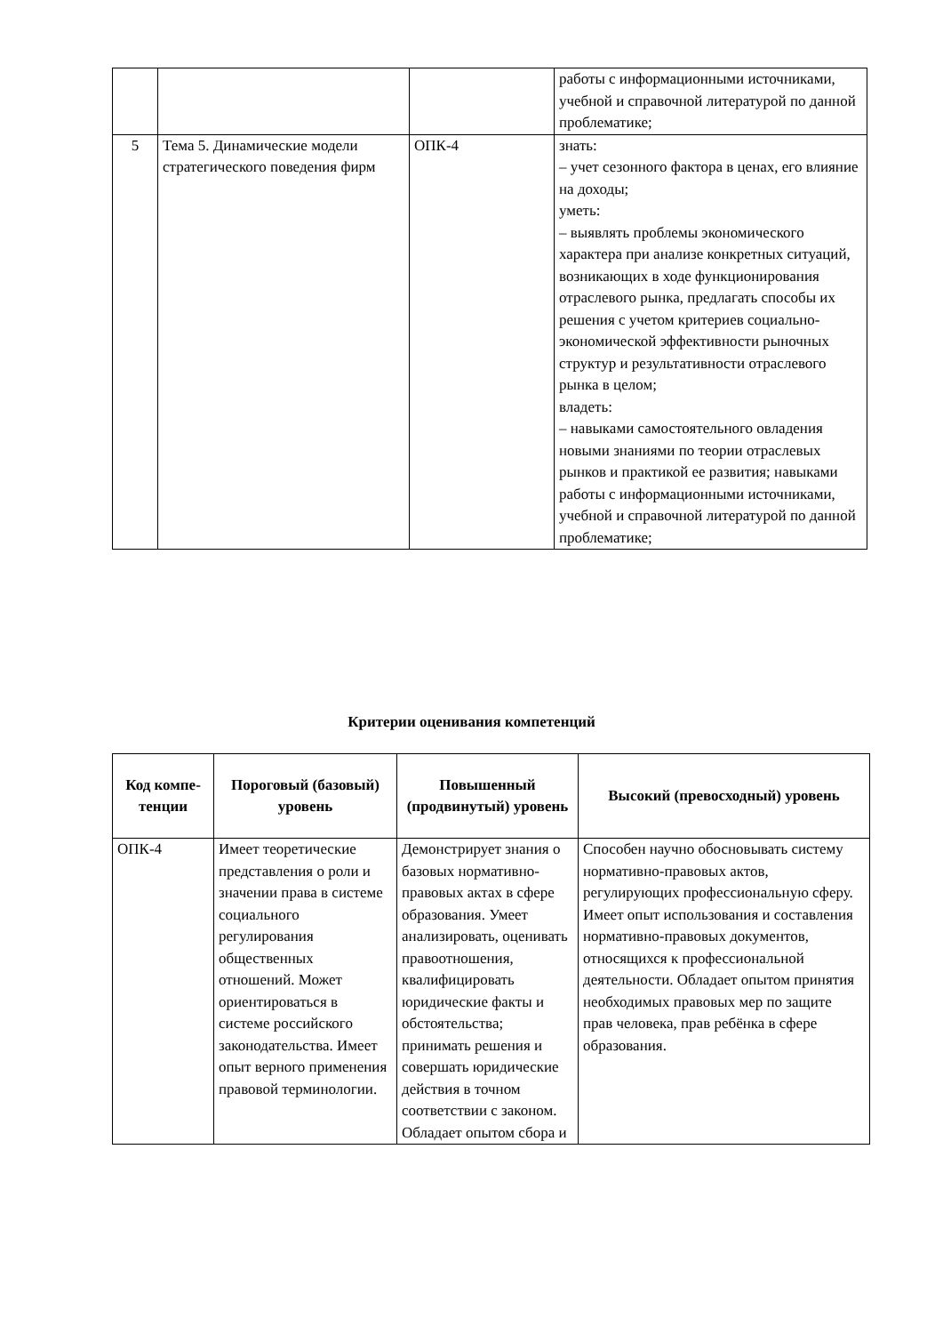| | | | работы с информационными источниками, учебной и справочной литературой по данной проблематике; |
| 5 | Тема 5. Динамические модели стратегического поведения фирм | ОПК-4 | знать: – учет сезонного фактора в ценах, его влияние на доходы; уметь: – выявлять проблемы экономического характера при анализе конкретных ситуаций, возникающих в ходе функционирования отраслевого рынка, предлагать способы их решения с учетом критериев социально-экономической эффективности рыночных структур и результативности отраслевого рынка в целом; владеть: – навыками самостоятельного овладения новыми знаниями по теории отраслевых рынков и практикой ее развития; навыками работы с информационными источниками, учебной и справочной литературой по данной проблематике; |
Критерии оценивания компетенций
| Код компе-тенции | Пороговый (базовый) уровень | Повышенный (продвинутый) уровень | Высокий (превосходный) уровень |
| --- | --- | --- | --- |
| ОПК-4 | Имеет теоретические представления о роли и значении права в системе социального регулирования общественных отношений. Может ориентироваться в системе российского законодательства. Имеет опыт верного применения правовой терминологии. | Демонстрирует знания о базовых нормативно-правовых актах в сфере образования. Умеет анализировать, оценивать правоотношения, квалифицировать юридические факты и обстоятельства; принимать решения и совершать юридические действия в точном соответствии с законом. Обладает опытом сбора и | Способен научно обосновывать систему нормативно-правовых актов, регулирующих профессиональную сферу. Имеет опыт использования и составления нормативно-правовых документов, относящихся к профессиональной деятельности. Обладает опытом принятия необходимых правовых мер по защите прав человека, прав ребёнка в сфере образования. |